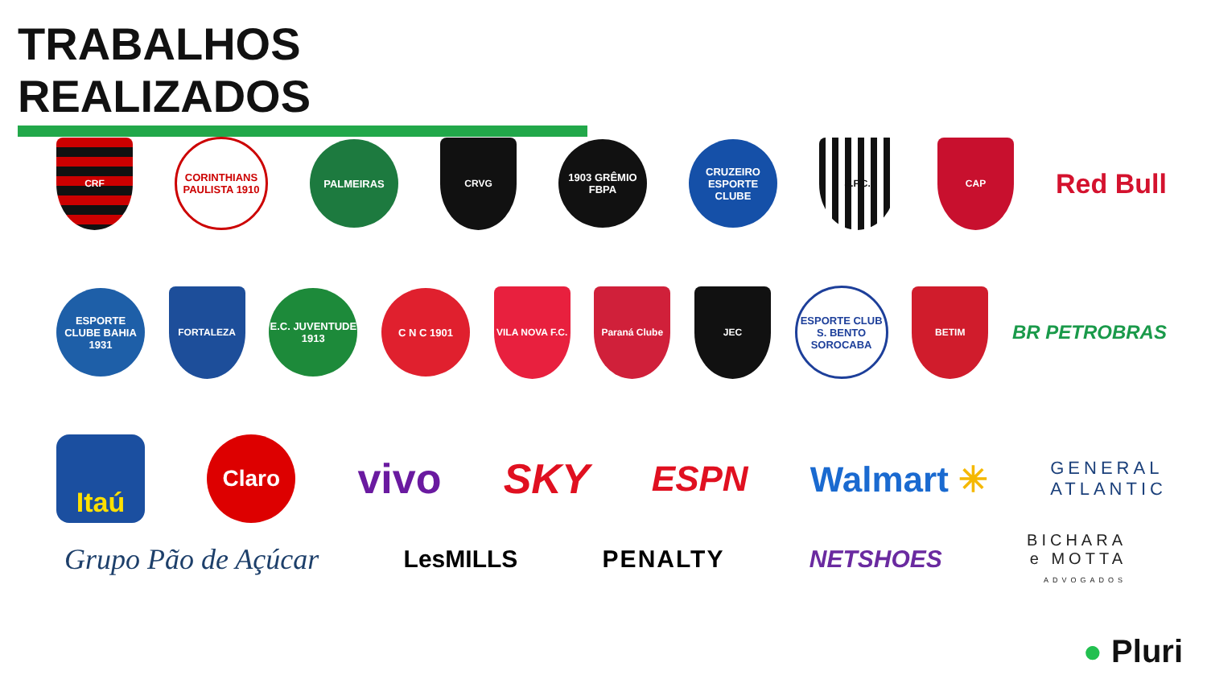TRABALHOS REALIZADOS
CRF
CORINTHIANS PAULISTA 1910
PALMEIRAS
CRVG
1903 GRÊMIO FBPA
CRUZEIRO ESPORTE CLUBE
S.F.C. CAP
Red Bull
ESPORTE CLUBE BAHIA 1931
FORTALEZA
E.C. JUVENTUDE 1913
C N C 1901
VILA NOVA F.C.
Paraná Clube JEC
ESPORTE CLUB S. BENTO SOROCABA
BETIM
BR PETROBRAS
Itaú
Claro
vivo SKY
ESPN Walmart ✳
GENERAL
ATLANTIC
Grupo Pão de Açúcar
LesMILLS PENALTY NETSHOES
BICHARA
e MOTTA
ADVOGADOS
● Pluri